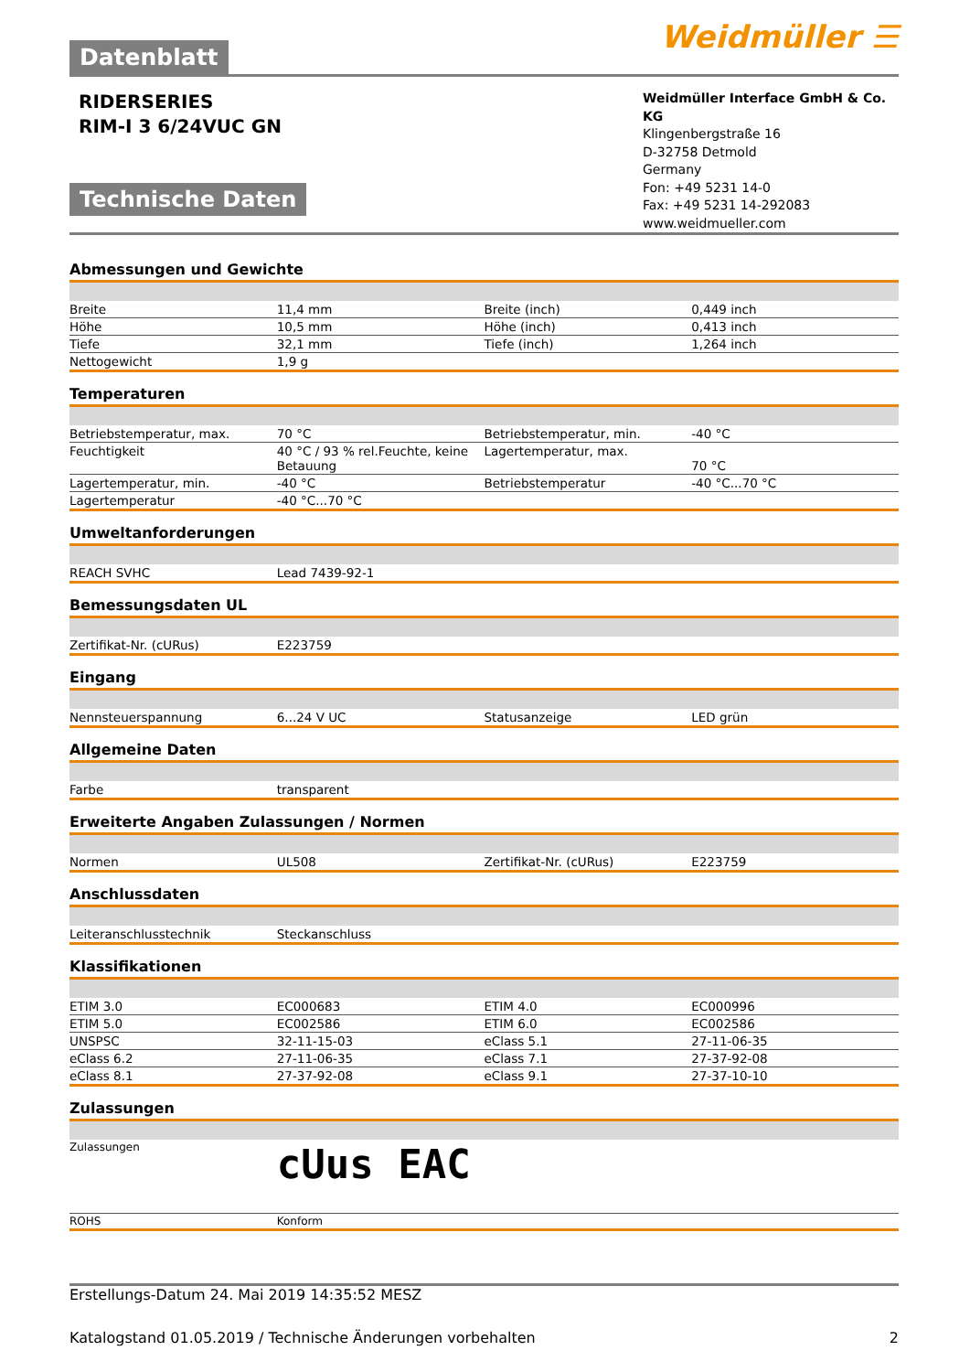Weidmüller ☰
Datenblatt
RIDERSERIES
RIM-I 3 6/24VUC GN
Technische Daten
Weidmüller Interface GmbH & Co. KG
Klingenbergstraße 16
D-32758 Detmold
Germany
Fon: +49 5231 14-0
Fax: +49 5231 14-292083
www.weidmueller.com
Abmessungen und Gewichte
| Breite | 11,4 mm | Breite (inch) | 0,449 inch |
| Höhe | 10,5 mm | Höhe (inch) | 0,413 inch |
| Tiefe | 32,1 mm | Tiefe (inch) | 1,264 inch |
| Nettogewicht | 1,9 g | | |
Temperaturen
| Betriebstemperatur, max. | 70 °C | Betriebstemperatur, min. | -40 °C |
| Feuchtigkeit | 40 °C / 93 % rel.Feuchte, keine Betauung | Lagertemperatur, max. | 70 °C |
| Lagertemperatur, min. | -40 °C | Betriebstemperatur | -40 °C...70 °C |
| Lagertemperatur | -40 °C...70 °C | | |
Umweltanforderungen
| REACH SVHC | Lead 7439-92-1 | | |
Bemessungsdaten UL
| Zertifikat-Nr. (cURus) | E223759 | | |
Eingang
| Nennsteuerspannung | 6...24 V UC | Statusanzeige | LED grün |
Allgemeine Daten
| Farbe | transparent | | |
Erweiterte Angaben Zulassungen / Normen
| Normen | UL508 | Zertifikat-Nr. (cURus) | E223759 |
Anschlussdaten
| Leiteranschlusstechnik | Steckanschluss | | |
Klassifikationen
| ETIM 3.0 | EC000683 | ETIM 4.0 | EC000996 |
| ETIM 5.0 | EC002586 | ETIM 6.0 | EC002586 |
| UNSPSC | 32-11-15-03 | eClass 5.1 | 27-11-06-35 |
| eClass 6.2 | 27-11-06-35 | eClass 7.1 | 27-37-92-08 |
| eClass 8.1 | 27-37-92-08 | eClass 9.1 | 27-37-10-10 |
Zulassungen
| Zulassungen | cUus EAC | | |
| ROHS | Konform | | |
Erstellungs-Datum 24. Mai 2019 14:35:52 MESZ
Katalogstand 01.05.2019 / Technische Änderungen vorbehalten 2